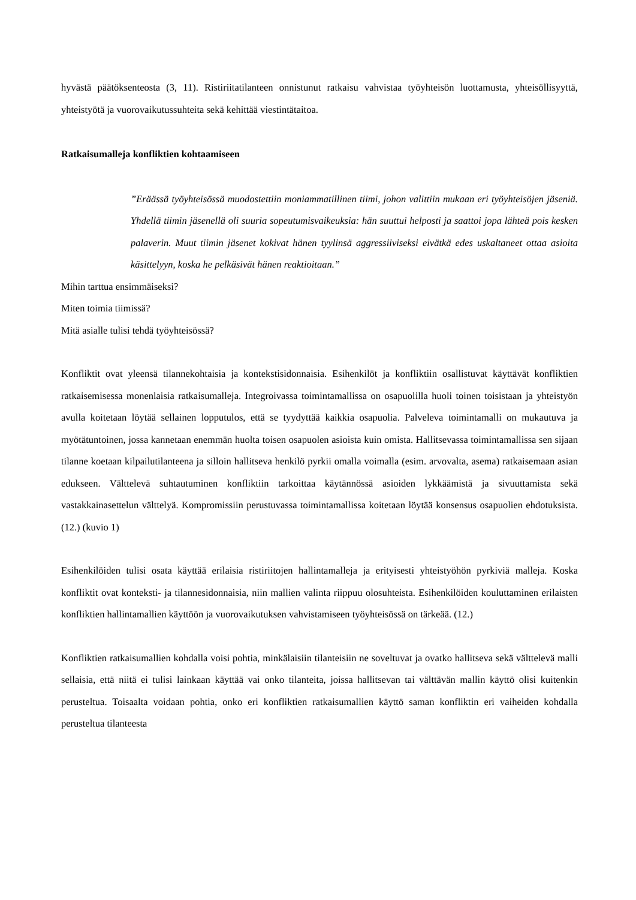hyvästä päätöksenteosta (3, 11). Ristiriitatilanteen onnistunut ratkaisu vahvistaa työyhteisön luottamusta, yhteisöllisyyttä, yhteistyötä ja vuorovaikutussuhteita sekä kehittää viestintätaitoa.
Ratkaisumalleja konfliktien kohtaamiseen
”Eräässä työyhteisössä muodostettiin moniammatillinen tiimi, johon valittiin mukaan eri työyhteisöjen jäseniä. Yhdellä tiimin jäsenellä oli suuria sopeutumisvaikeuksia: hän suuttui helposti ja saattoi jopa lähteä pois kesken palaverin. Muut tiimin jäsenet kokivat hänen tyylinsä aggressiiviseksi eivätkä edes uskaltaneet ottaa asioita käsittelyyn, koska he pelkäsivät hänen reaktioitaan.”
Mihin tarttua ensimmäiseksi?
Miten toimia tiimissä?
Mitä asialle tulisi tehdä työyhteisössä?
Konfliktit ovat yleensä tilannekohtaisia ja kontekstisidonnaisia. Esihenkilöt ja konfliktiin osallistuvat käyttävät konfliktien ratkaisemisessa monenlaisia ratkaisumalleja. Integroivassa toimintamallissa on osapuolilla huoli toinen toisistaan ja yhteistyön avulla koitetaan löytää sellainen lopputulos, että se tyydyttää kaikkia osapuolia. Palveleva toimintamalli on mukautuva ja myötätuntoinen, jossa kannetaan enemmän huolta toisen osapuolen asioista kuin omista. Hallitsevassa toimintamallissa sen sijaan tilanne koetaan kilpailutilanteena ja silloin hallitseva henkilö pyrkii omalla voimalla (esim. arvovalta, asema) ratkaisemaan asian edukseen. Välttelevä suhtautuminen konfliktiin tarkoittaa käytännössä asioiden lykkäämistä ja sivuuttamista sekä vastakkainasettelun välttelyä. Kompromissiin perustuvassa toimintamallissa koitetaan löytää konsensus osapuolien ehdotuksista. (12.) (kuvio 1)
Esihenkilöiden tulisi osata käyttää erilaisia ristiriitojen hallintamalleja ja erityisesti yhteistyöhön pyrkiviä malleja. Koska konfliktit ovat konteksti- ja tilannesidonnaisia, niin mallien valinta riippuu olosuhteista. Esihenkilöiden kouluttaminen erilaisten konfliktien hallintamallien käyttöön ja vuorovaikutuksen vahvistamiseen työyhteisössä on tärkeää. (12.)
Konfliktien ratkaisumallien kohdalla voisi pohtia, minkälaisiin tilanteisiin ne soveltuvat ja ovatko hallitseva sekä välttelevä malli sellaisia, että niitä ei tulisi lainkaan käyttää vai onko tilanteita, joissa hallitsevan tai välttävän mallin käyttö olisi kuitenkin perusteltua. Toisaalta voidaan pohtia, onko eri konfliktien ratkaisumallien käyttö saman konfliktin eri vaiheiden kohdalla perusteltua tilanteesta